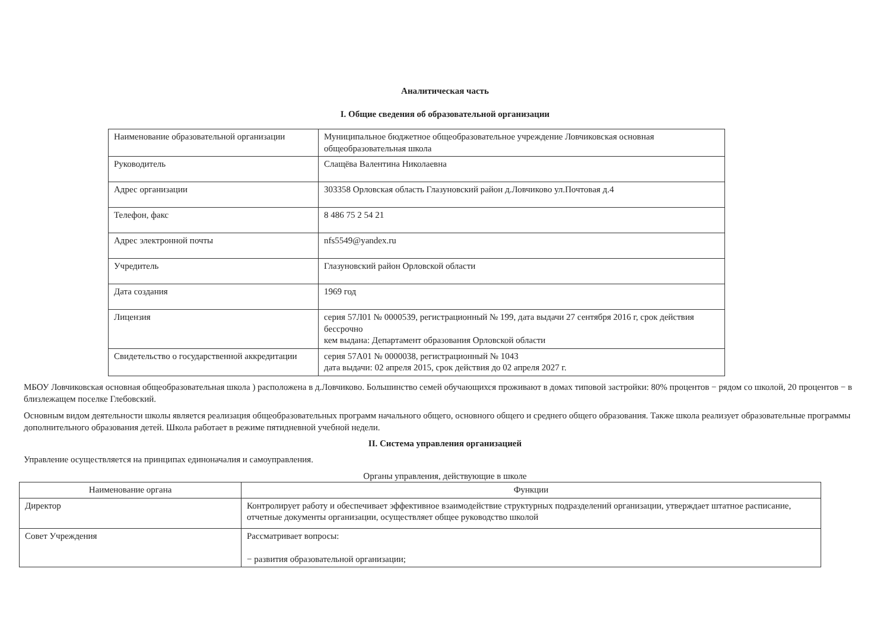Аналитическая часть
I. Общие сведения об образовательной организации
| Наименование образовательной организации | Муниципальное бюджетное общеобразовательное учреждение Ловчиковская основная общеобразовательная школа |
| Руководитель | Слащёва Валентина Николаевна |
| Адрес организации | 303358 Орловская область Глазуновский район д.Ловчиково ул.Почтовая д.4 |
| Телефон, факс | 8 486 75 2 54 21 |
| Адрес электронной почты | nfs5549@yandex.ru |
| Учредитель | Глазуновский район Орловской области |
| Дата создания | 1969 год |
| Лицензия | серия 57Л01 № 0000539, регистрационный № 199, дата выдачи 27 сентября 2016 г, срок действия бессрочно кем выдана: Департамент образования Орловской области |
| Свидетельство о государственной аккредитации | серия 57А01 № 0000038, регистрационный № 1043 дата выдачи: 02 апреля 2015, срок действия до 02 апреля 2027 г. |
МБОУ Ловчиковская основная общеобразовательная школа ) расположена в д.Ловчиково. Большинство семей обучающихся проживают в домах типовой застройки: 80% процентов − рядом со школой, 20 процентов − в близлежащем поселке Глебовский.
Основным видом деятельности школы является реализация общеобразовательных программ начального общего, основного общего и среднего общего образования. Также школа реализует образовательные программы дополнительного образования детей. Школа работает в режиме пятидневной учебной недели.
II. Система управления организацией
Управление осуществляется на принципах единоначалия и самоуправления.
Органы управления, действующие в школе
| Наименование органа | Функции |
| --- | --- |
| Директор | Контролирует работу и обеспечивает эффективное взаимодействие структурных подразделений организации, утверждает штатное расписание, отчетные документы организации, осуществляет общее руководство школой |
| Совет Учреждения | Рассматривает вопросы: − развития образовательной организации; |